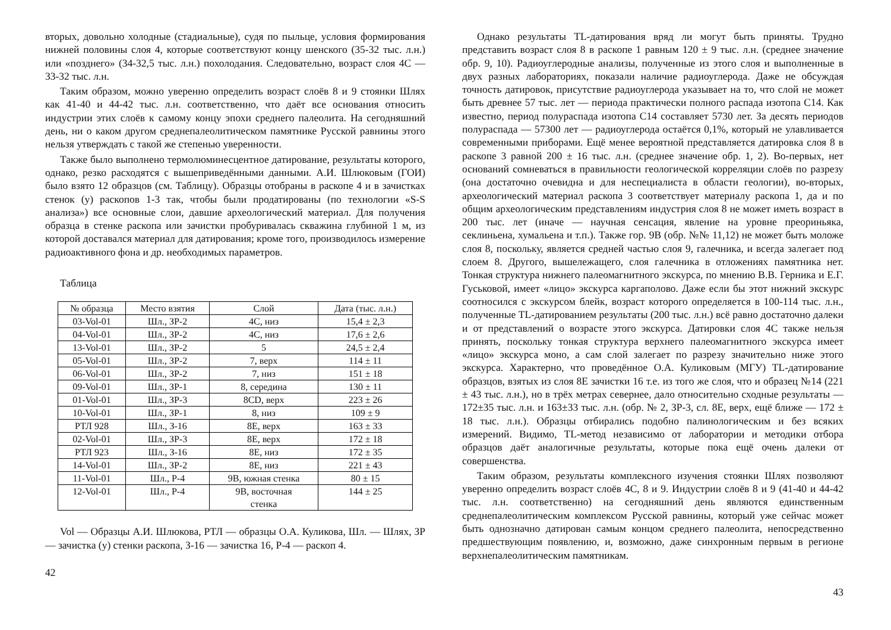вторых, довольно холодные (стадиальные), судя по пыльце, условия формирования нижней половины слоя 4, которые соответствуют концу шенского (35-32 тыс. л.н.) или «позднего» (34-32,5 тыс. л.н.) похолодания. Следовательно, возраст слоя 4С — 33-32 тыс. л.н.
Таким образом, можно уверенно определить возраст слоёв 8 и 9 стоянки Шлях как 41-40 и 44-42 тыс. л.н. соответственно, что даёт все основания относить индустрии этих слоёв к самому концу эпохи среднего палеолита. На сегодняшний день, ни о каком другом среднепалеолитическом памятнике Русской равнины этого нельзя утверждать с такой же степенью уверенности.
Также было выполнено термолюминесцентное датирование, результаты которого, однако, резко расходятся с вышеприведёнными данными. А.И. Шлюковым (ГОИ) было взято 12 образцов (см. Таблицу). Образцы отобраны в раскопе 4 и в зачистках стенок (у) раскопов 1-3 так, чтобы были продатированы (по технологии «S-S анализа») все основные слои, давшие археологический материал. Для получения образца в стенке раскопа или зачистки пробуривалась скважина глубиной 1 м, из которой доставался материал для датирования; кроме того, производилось измерение радиоактивного фона и др. необходимых параметров.
Таблица
| № образца | Место взятия | Слой | Дата (тыс. л.н.) |
| --- | --- | --- | --- |
| 03-Vol-01 | Шл., ЗР-2 | 4С, низ | 15,4 ± 2,3 |
| 04-Vol-01 | Шл., ЗР-2 | 4С, низ | 17,6 ± 2,6 |
| 13-Vol-01 | Шл., ЗР-2 | 5 | 24,5 ± 2,4 |
| 05-Vol-01 | Шл., ЗР-2 | 7, верх | 114 ± 11 |
| 06-Vol-01 | Шл., ЗР-2 | 7, низ | 151 ± 18 |
| 09-Vol-01 | Шл., ЗР-1 | 8, середина | 130 ± 11 |
| 01-Vol-01 | Шл., ЗР-3 | 8CD, верх | 223 ± 26 |
| 10-Vol-01 | Шл., ЗР-1 | 8, низ | 109 ± 9 |
| РТЛ 928 | Шл., З-16 | 8Е, верх | 163 ± 33 |
| 02-Vol-01 | Шл., ЗР-3 | 8Е, верх | 172 ± 18 |
| РТЛ 923 | Шл., З-16 | 8Е, низ | 172 ± 35 |
| 14-Vol-01 | Шл., ЗР-2 | 8Е, низ | 221 ± 43 |
| 11-Vol-01 | Шл., Р-4 | 9В, южная стенка | 80 ± 15 |
| 12-Vol-01 | Шл., Р-4 | 9В, восточная стенка | 144 ± 25 |
Vol — Образцы А.И. Шлюкова, РТЛ — образцы О.А. Куликова, Шл. — Шлях, ЗР — зачистка (у) стенки раскопа, З-16 — зачистка 16, Р-4 — раскоп 4.
42
Однако результаты TL-датирования вряд ли могут быть приняты. Трудно представить возраст слоя 8 в раскопе 1 равным 120 ± 9 тыс. л.н. (среднее значение обр. 9, 10). Радиоуглеродные анализы, полученные из этого слоя и выполненные в двух разных лабораториях, показали наличие радиоуглерода. Даже не обсуждая точность датировок, присутствие радиоуглерода указывает на то, что слой не может быть древнее 57 тыс. лет — периода практически полного распада изотопа С14. Как известно, период полураспада изотопа С14 составляет 5730 лет. За десять периодов полураспада — 57300 лет — радиоуглерода остаётся 0,1%, который не улавливается современными приборами. Ещё менее вероятной представляется датировка слоя 8 в раскопе 3 равной 200 ± 16 тыс. л.н. (среднее значение обр. 1, 2). Во-первых, нет оснований сомневаться в правильности геологической корреляции слоёв по разрезу (она достаточно очевидна и для неспециалиста в области геологии), во-вторых, археологический материал раскопа 3 соответствует материалу раскопа 1, да и по общим археологическим представлениям индустрия слоя 8 не может иметь возраст в 200 тыс. лет (иначе — научная сенсация, явление на уровне преориньяка, секлиньена, хумальена и т.п.). Также гор. 9В (обр. №№ 11,12) не может быть моложе слоя 8, поскольку, является средней частью слоя 9, галечника, и всегда залегает под слоем 8. Другого, вышележащего, слоя галечника в отложениях памятника нет. Тонкая структура нижнего палеомагнитного экскурса, по мнению В.В. Герника и Е.Г. Гуськовой, имеет «лицо» экскурса каргаполово. Даже если бы этот нижний экскурс соотносился с экскурсом блейк, возраст которого определяется в 100-114 тыс. л.н., полученные TL-датированием результаты (200 тыс. л.н.) всё равно достаточно далеки и от представлений о возрасте этого экскурса. Датировки слоя 4С также нельзя принять, поскольку тонкая структура верхнего палеомагнитного экскурса имеет «лицо» экскурса моно, а сам слой залегает по разрезу значительно ниже этого экскурса. Характерно, что проведённое О.А. Куликовым (МГУ) TL-датирование образцов, взятых из слоя 8Е зачистки 16 т.е. из того же слоя, что и образец №14 (221 ± 43 тыс. л.н.), но в трёх метрах севернее, дало относительно сходные результаты — 172±35 тыс. л.н. и 163±33 тыс. л.н. (обр. № 2, ЗР-3, сл. 8Е, верх, ещё ближе — 172 ± 18 тыс. л.н.). Образцы отбирались подобно палинологическим и без всяких измерений. Видимо, TL-метод независимо от лаборатории и методики отбора образцов даёт аналогичные результаты, которые пока ещё очень далеки от совершенства.
Таким образом, результаты комплексного изучения стоянки Шлях позволяют уверенно определить возраст слоёв 4С, 8 и 9. Индустрии слоёв 8 и 9 (41-40 и 44-42 тыс. л.н. соответственно) на сегодняшний день являются единственным среднепалеолитическим комплексом Русской равнины, который уже сейчас может быть однозначно датирован самым концом среднего палеолита, непосредственно предшествующим появлению, и, возможно, даже синхронным первым в регионе верхнепалеолитическим памятникам.
43